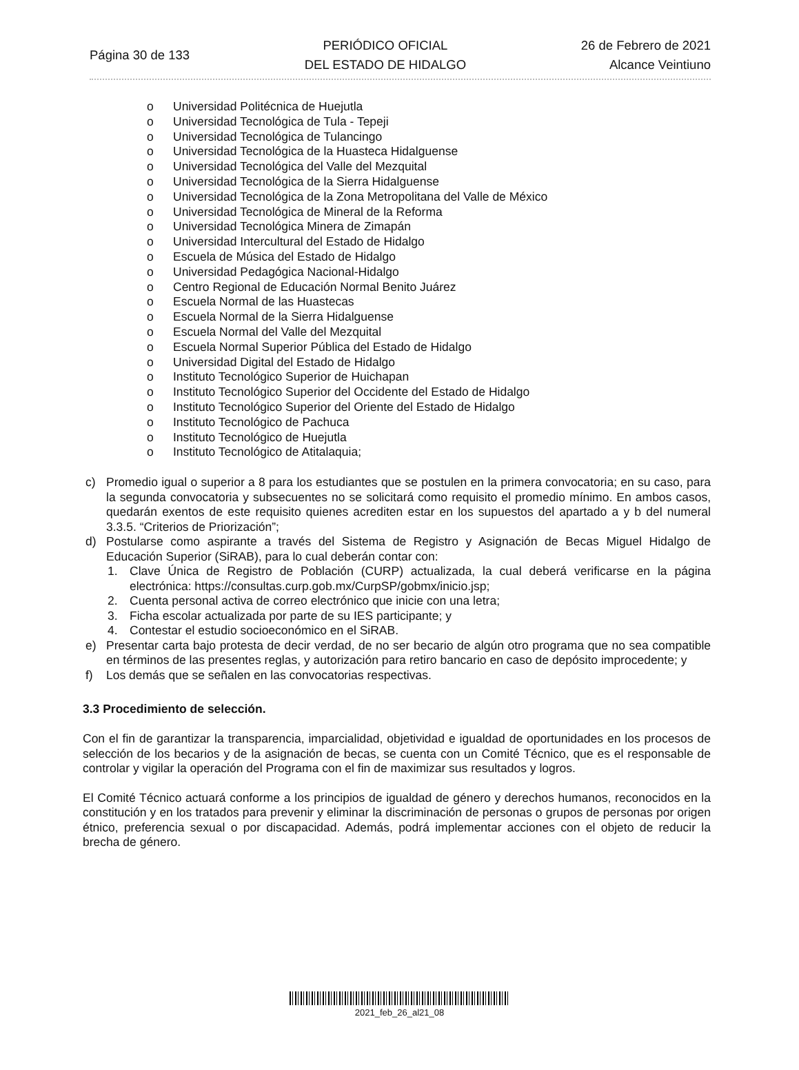Página 30 de 133
PERIÓDICO OFICIAL
DEL ESTADO DE HIDALGO
26 de Febrero de 2021
Alcance Veintiuno
o Universidad Politécnica de Huejutla
o Universidad Tecnológica de Tula - Tepeji
o Universidad Tecnológica de Tulancingo
o Universidad Tecnológica de la Huasteca Hidalguense
o Universidad Tecnológica del Valle del Mezquital
o Universidad Tecnológica de la Sierra Hidalguense
o Universidad Tecnológica de la Zona Metropolitana del Valle de México
o Universidad Tecnológica de Mineral de la Reforma
o Universidad Tecnológica Minera de Zimapán
o Universidad Intercultural del Estado de Hidalgo
o Escuela de Música del Estado de Hidalgo
o Universidad Pedagógica Nacional-Hidalgo
o Centro Regional de Educación Normal Benito Juárez
o Escuela Normal de las Huastecas
o Escuela Normal de la Sierra Hidalguense
o Escuela Normal del Valle del Mezquital
o Escuela Normal Superior Pública del Estado de Hidalgo
o Universidad Digital del Estado de Hidalgo
o Instituto Tecnológico Superior de Huichapan
o Instituto Tecnológico Superior del Occidente del Estado de Hidalgo
o Instituto Tecnológico Superior del Oriente del Estado de Hidalgo
o Instituto Tecnológico de Pachuca
o Instituto Tecnológico de Huejutla
o Instituto Tecnológico de Atitalaquia;
c) Promedio igual o superior a 8 para los estudiantes que se postulen en la primera convocatoria; en su caso, para la segunda convocatoria y subsecuentes no se solicitará como requisito el promedio mínimo. En ambos casos, quedarán exentos de este requisito quienes acrediten estar en los supuestos del apartado a y b del numeral 3.3.5. “Criterios de Priorización”;
d) Postularse como aspirante a través del Sistema de Registro y Asignación de Becas Miguel Hidalgo de Educación Superior (SiRAB), para lo cual deberán contar con:
1. Clave Única de Registro de Población (CURP) actualizada, la cual deberá verificarse en la página electrónica: https://consultas.curp.gob.mx/CurpSP/gobmx/inicio.jsp;
2. Cuenta personal activa de correo electrónico que inicie con una letra;
3. Ficha escolar actualizada por parte de su IES participante; y
4. Contestar el estudio socioeconómico en el SiRAB.
e) Presentar carta bajo protesta de decir verdad, de no ser becario de algún otro programa que no sea compatible en términos de las presentes reglas, y autorización para retiro bancario en caso de depósito improcedente; y
f) Los demás que se señalen en las convocatorias respectivas.
3.3 Procedimiento de selección.
Con el fin de garantizar la transparencia, imparcialidad, objetividad e igualdad de oportunidades en los procesos de selección de los becarios y de la asignación de becas, se cuenta con un Comité Técnico, que es el responsable de controlar y vigilar la operación del Programa con el fin de maximizar sus resultados y logros.
El Comité Técnico actuará conforme a los principios de igualdad de género y derechos humanos, reconocidos en la constitución y en los tratados para prevenir y eliminar la discriminación de personas o grupos de personas por origen étnico, preferencia sexual o por discapacidad. Además, podrá implementar acciones con el objeto de reducir la brecha de género.
2021_feb_26_al21_08